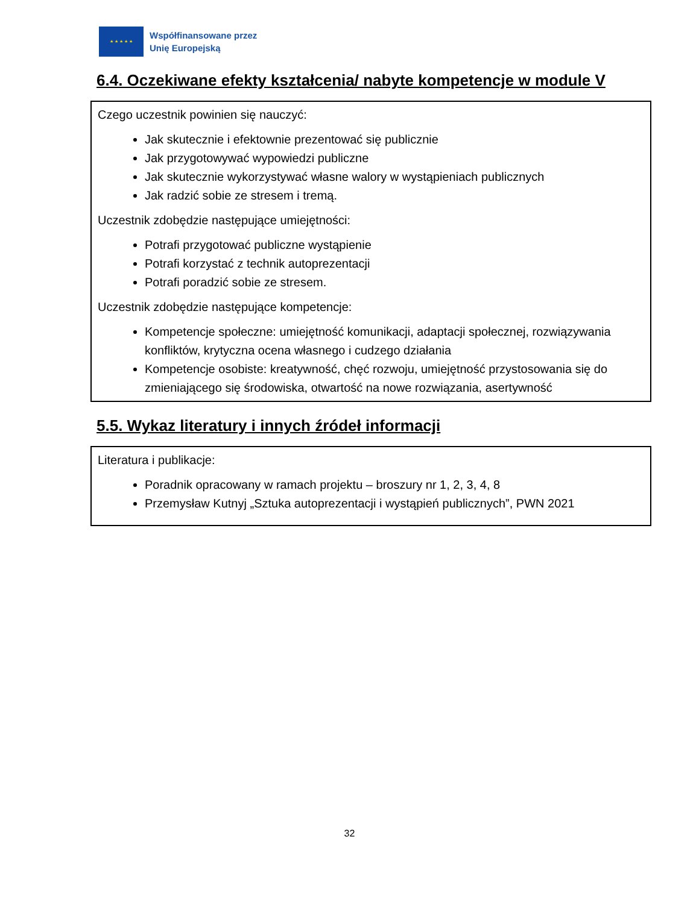★ ★ ★ ★ ★
Współfinansowane przez
Unię Europejską
6.4. Oczekiwane efekty kształcenia/ nabyte kompetencje w module V
Czego uczestnik powinien się nauczyć:
Jak skutecznie i efektownie prezentować się publicznie
Jak przygotowywać wypowiedzi publiczne
Jak skutecznie wykorzystywać własne walory w wystąpieniach publicznych
Jak radzić sobie ze stresem i tremą.
Uczestnik zdobędzie następujące umiejętności:
Potrafi przygotować publiczne wystąpienie
Potrafi korzystać z technik autoprezentacji
Potrafi poradzić sobie ze stresem.
Uczestnik zdobędzie następujące kompetencje:
Kompetencje społeczne: umiejętność komunikacji, adaptacji społecznej, rozwiązywania konfliktów, krytyczna ocena własnego i cudzego działania
Kompetencje osobiste: kreatywność, chęć rozwoju, umiejętność przystosowania się do zmieniającego się środowiska, otwartość na nowe rozwiązania, asertywność
5.5. Wykaz literatury i innych źródeł informacji
Literatura i publikacje:
Poradnik opracowany w ramach projektu – broszury nr 1, 2, 3, 4, 8
Przemysław Kutnyj „Sztuka autoprezentacji i wystąpień publicznych”, PWN 2021
32